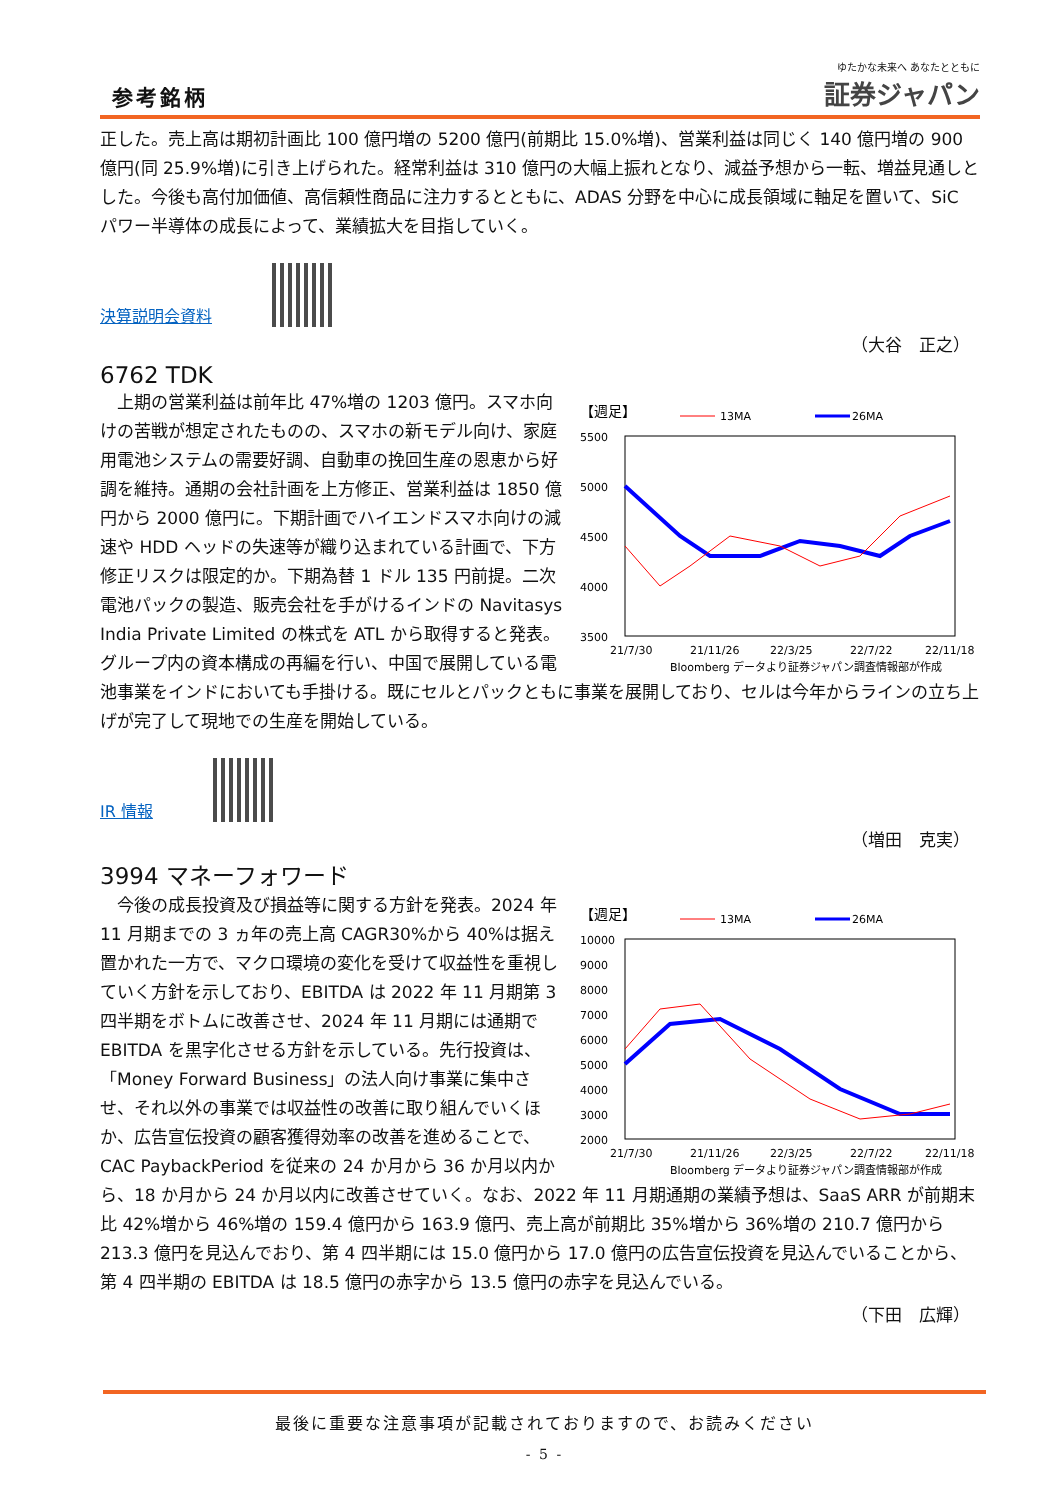参考銘柄
ゆたかな未来へ あなたとともに
証券ジャパン
正した。売上高は期初計画比 100 億円増の 5200 億円(前期比 15.0%増)、営業利益は同じく 140 億円増の 900 億円(同 25.9%増)に引き上げられた。経常利益は 310 億円の大幅上振れとなり、減益予想から一転、増益見通しとした。今後も高付加価値、高信頼性商品に注力するとともに、ADAS 分野を中心に成長領域に軸足を置いて、SiC パワー半導体の成長によって、業績拡大を目指していく。
決算説明会資料
（大谷　正之）
6762 TDK
【週足】
13MA
26MA
5500
5000
4500
4000
3500
21/7/30
21/11/26
22/3/25
22/7/22
22/11/18
Bloomberg データより証券ジャパン調査情報部が作成
　上期の営業利益は前年比 47%増の 1203 億円。スマホ向けの苦戦が想定されたものの、スマホの新モデル向け、家庭用電池システムの需要好調、自動車の挽回生産の恩恵から好調を維持。通期の会社計画を上方修正、営業利益は 1850 億円から 2000 億円に。下期計画でハイエンドスマホ向けの減速や HDD ヘッドの失速等が織り込まれている計画で、下方修正リスクは限定的か。下期為替 1 ドル 135 円前提。二次電池パックの製造、販売会社を手がけるインドの Navitasys India Private Limited の株式を ATL から取得すると発表。グループ内の資本構成の再編を行い、中国で展開している電池事業をインドにおいても手掛ける。既にセルとパックともに事業を展開しており、セルは今年からラインの立ち上げが完了して現地での生産を開始している。
IR 情報
（増田　克実）
3994 マネーフォワード
【週足】
13MA
26MA
10000
9000
8000
7000
6000
5000
4000
3000
2000
21/7/30
21/11/26
22/3/25
22/7/22
22/11/18
Bloomberg データより証券ジャパン調査情報部が作成
　今後の成長投資及び損益等に関する方針を発表。2024 年 11 月期までの 3 ヵ年の売上高 CAGR30%から 40%は据え置かれた一方で、マクロ環境の変化を受けて収益性を重視していく方針を示しており、EBITDA は 2022 年 11 月期第 3 四半期をボトムに改善させ、2024 年 11 月期には通期で EBITDA を黒字化させる方針を示している。先行投資は、「Money Forward Business」の法人向け事業に集中させ、それ以外の事業では収益性の改善に取り組んでいくほか、広告宣伝投資の顧客獲得効率の改善を進めることで、CAC PaybackPeriod を従来の 24 か月から 36 か月以内から、18 か月から 24 か月以内に改善させていく。なお、2022 年 11 月期通期の業績予想は、SaaS ARR が前期末比 42%増から 46%増の 159.4 億円から 163.9 億円、売上高が前期比 35%増から 36%増の 210.7 億円から 213.3 億円を見込んでおり、第 4 四半期には 15.0 億円から 17.0 億円の広告宣伝投資を見込んでいることから、第 4 四半期の EBITDA は 18.5 億円の赤字から 13.5 億円の赤字を見込んでいる。
（下田　広輝）
最後に重要な注意事項が記載されておりますので、お読みください
- 5 -